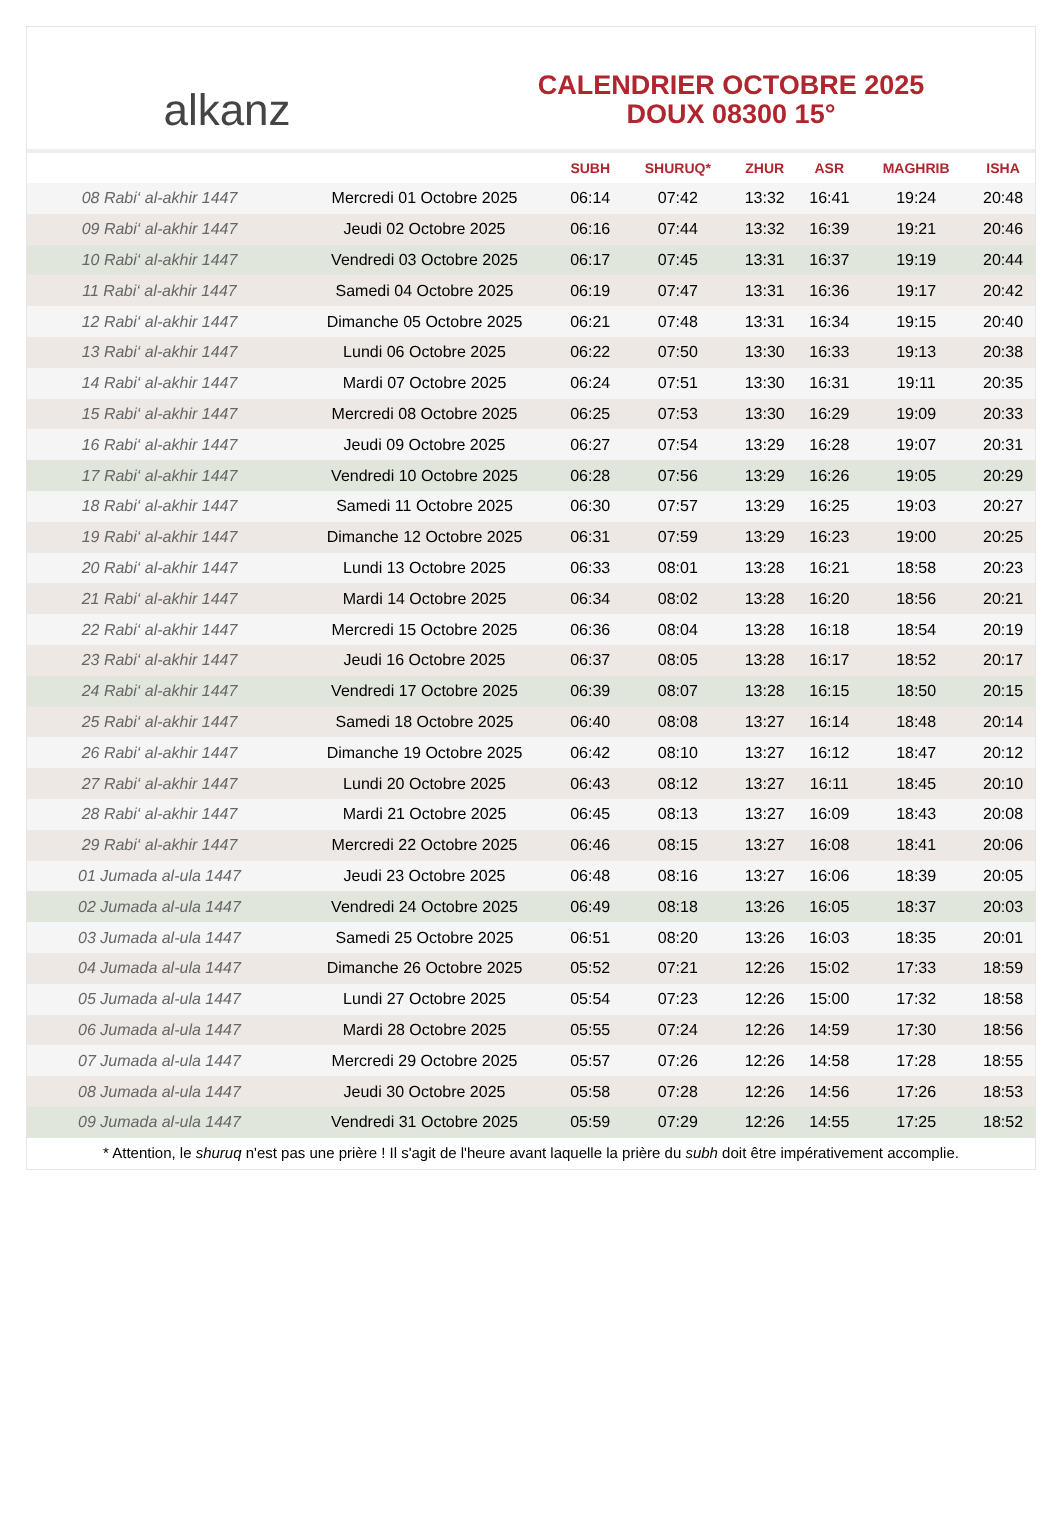alkanz
CALENDRIER OCTOBRE 2025
DOUX 08300 15°
| | | SUBH | SHURUQ* | ZHUR | ASR | MAGHRIB | ISHA |
| --- | --- | --- | --- | --- | --- | --- | --- |
| 08 Rabi‘ al-akhir 1447 | Mercredi 01 Octobre 2025 | 06:14 | 07:42 | 13:32 | 16:41 | 19:24 | 20:48 |
| 09 Rabi‘ al-akhir 1447 | Jeudi 02 Octobre 2025 | 06:16 | 07:44 | 13:32 | 16:39 | 19:21 | 20:46 |
| 10 Rabi‘ al-akhir 1447 | Vendredi 03 Octobre 2025 | 06:17 | 07:45 | 13:31 | 16:37 | 19:19 | 20:44 |
| 11 Rabi‘ al-akhir 1447 | Samedi 04 Octobre 2025 | 06:19 | 07:47 | 13:31 | 16:36 | 19:17 | 20:42 |
| 12 Rabi‘ al-akhir 1447 | Dimanche 05 Octobre 2025 | 06:21 | 07:48 | 13:31 | 16:34 | 19:15 | 20:40 |
| 13 Rabi‘ al-akhir 1447 | Lundi 06 Octobre 2025 | 06:22 | 07:50 | 13:30 | 16:33 | 19:13 | 20:38 |
| 14 Rabi‘ al-akhir 1447 | Mardi 07 Octobre 2025 | 06:24 | 07:51 | 13:30 | 16:31 | 19:11 | 20:35 |
| 15 Rabi‘ al-akhir 1447 | Mercredi 08 Octobre 2025 | 06:25 | 07:53 | 13:30 | 16:29 | 19:09 | 20:33 |
| 16 Rabi‘ al-akhir 1447 | Jeudi 09 Octobre 2025 | 06:27 | 07:54 | 13:29 | 16:28 | 19:07 | 20:31 |
| 17 Rabi‘ al-akhir 1447 | Vendredi 10 Octobre 2025 | 06:28 | 07:56 | 13:29 | 16:26 | 19:05 | 20:29 |
| 18 Rabi‘ al-akhir 1447 | Samedi 11 Octobre 2025 | 06:30 | 07:57 | 13:29 | 16:25 | 19:03 | 20:27 |
| 19 Rabi‘ al-akhir 1447 | Dimanche 12 Octobre 2025 | 06:31 | 07:59 | 13:29 | 16:23 | 19:00 | 20:25 |
| 20 Rabi‘ al-akhir 1447 | Lundi 13 Octobre 2025 | 06:33 | 08:01 | 13:28 | 16:21 | 18:58 | 20:23 |
| 21 Rabi‘ al-akhir 1447 | Mardi 14 Octobre 2025 | 06:34 | 08:02 | 13:28 | 16:20 | 18:56 | 20:21 |
| 22 Rabi‘ al-akhir 1447 | Mercredi 15 Octobre 2025 | 06:36 | 08:04 | 13:28 | 16:18 | 18:54 | 20:19 |
| 23 Rabi‘ al-akhir 1447 | Jeudi 16 Octobre 2025 | 06:37 | 08:05 | 13:28 | 16:17 | 18:52 | 20:17 |
| 24 Rabi‘ al-akhir 1447 | Vendredi 17 Octobre 2025 | 06:39 | 08:07 | 13:28 | 16:15 | 18:50 | 20:15 |
| 25 Rabi‘ al-akhir 1447 | Samedi 18 Octobre 2025 | 06:40 | 08:08 | 13:27 | 16:14 | 18:48 | 20:14 |
| 26 Rabi‘ al-akhir 1447 | Dimanche 19 Octobre 2025 | 06:42 | 08:10 | 13:27 | 16:12 | 18:47 | 20:12 |
| 27 Rabi‘ al-akhir 1447 | Lundi 20 Octobre 2025 | 06:43 | 08:12 | 13:27 | 16:11 | 18:45 | 20:10 |
| 28 Rabi‘ al-akhir 1447 | Mardi 21 Octobre 2025 | 06:45 | 08:13 | 13:27 | 16:09 | 18:43 | 20:08 |
| 29 Rabi‘ al-akhir 1447 | Mercredi 22 Octobre 2025 | 06:46 | 08:15 | 13:27 | 16:08 | 18:41 | 20:06 |
| 01 Jumada al-ula 1447 | Jeudi 23 Octobre 2025 | 06:48 | 08:16 | 13:27 | 16:06 | 18:39 | 20:05 |
| 02 Jumada al-ula 1447 | Vendredi 24 Octobre 2025 | 06:49 | 08:18 | 13:26 | 16:05 | 18:37 | 20:03 |
| 03 Jumada al-ula 1447 | Samedi 25 Octobre 2025 | 06:51 | 08:20 | 13:26 | 16:03 | 18:35 | 20:01 |
| 04 Jumada al-ula 1447 | Dimanche 26 Octobre 2025 | 05:52 | 07:21 | 12:26 | 15:02 | 17:33 | 18:59 |
| 05 Jumada al-ula 1447 | Lundi 27 Octobre 2025 | 05:54 | 07:23 | 12:26 | 15:00 | 17:32 | 18:58 |
| 06 Jumada al-ula 1447 | Mardi 28 Octobre 2025 | 05:55 | 07:24 | 12:26 | 14:59 | 17:30 | 18:56 |
| 07 Jumada al-ula 1447 | Mercredi 29 Octobre 2025 | 05:57 | 07:26 | 12:26 | 14:58 | 17:28 | 18:55 |
| 08 Jumada al-ula 1447 | Jeudi 30 Octobre 2025 | 05:58 | 07:28 | 12:26 | 14:56 | 17:26 | 18:53 |
| 09 Jumada al-ula 1447 | Vendredi 31 Octobre 2025 | 05:59 | 07:29 | 12:26 | 14:55 | 17:25 | 18:52 |
* Attention, le shuruq n'est pas une prière ! Il s'agit de l'heure avant laquelle la prière du subh doit être impérativement accomplie.